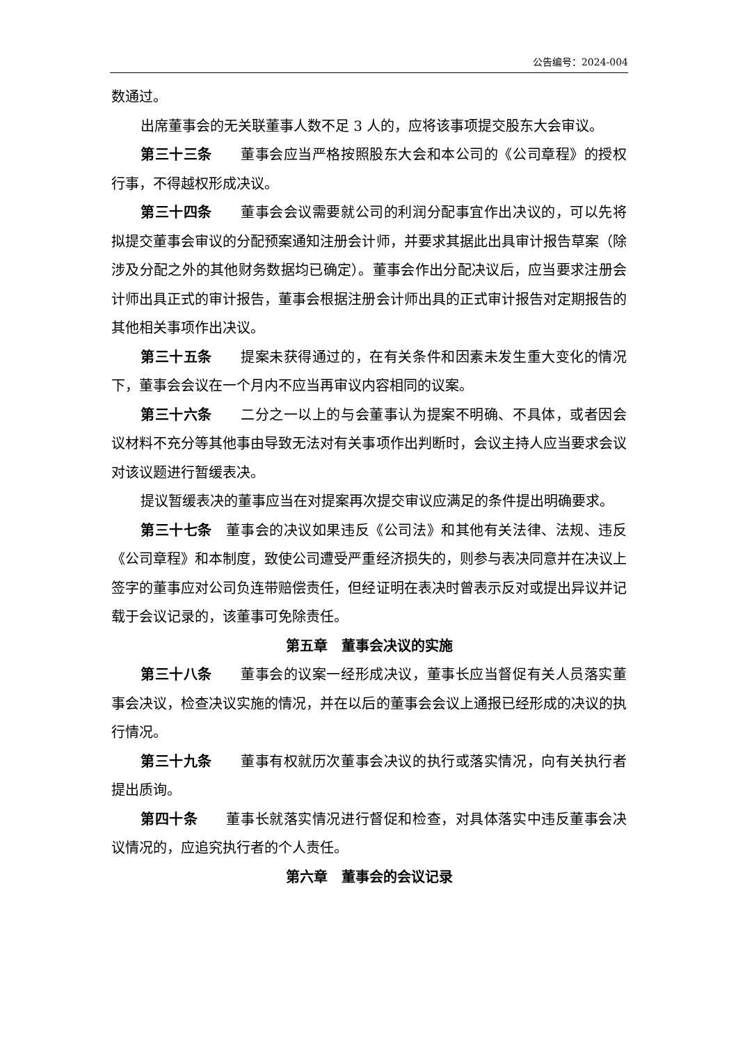公告编号：2024-004
数通过。
出席董事会的无关联董事人数不足 3 人的，应将该事项提交股东大会审议。
第三十三条　　董事会应当严格按照股东大会和本公司的《公司章程》的授权行事，不得越权形成决议。
第三十四条　　董事会会议需要就公司的利润分配事宜作出决议的，可以先将拟提交董事会审议的分配预案通知注册会计师，并要求其据此出具审计报告草案（除涉及分配之外的其他财务数据均已确定）。董事会作出分配决议后，应当要求注册会计师出具正式的审计报告，董事会根据注册会计师出具的正式审计报告对定期报告的其他相关事项作出决议。
第三十五条　　提案未获得通过的，在有关条件和因素未发生重大变化的情况下，董事会会议在一个月内不应当再审议内容相同的议案。
第三十六条　　二分之一以上的与会董事认为提案不明确、不具体，或者因会议材料不充分等其他事由导致无法对有关事项作出判断时，会议主持人应当要求会议对该议题进行暂缓表决。
提议暂缓表决的董事应当在对提案再次提交审议应满足的条件提出明确要求。
第三十七条　董事会的决议如果违反《公司法》和其他有关法律、法规、违反《公司章程》和本制度，致使公司遭受严重经济损失的，则参与表决同意并在决议上签字的董事应对公司负连带赔偿责任，但经证明在表决时曾表示反对或提出异议并记载于会议记录的，该董事可免除责任。
第五章　董事会决议的实施
第三十八条　　董事会的议案一经形成决议，董事长应当督促有关人员落实董事会决议，检查决议实施的情况，并在以后的董事会会议上通报已经形成的决议的执行情况。
第三十九条　　董事有权就历次董事会决议的执行或落实情况，向有关执行者提出质询。
第四十条　　董事长就落实情况进行督促和检查，对具体落实中违反董事会决议情况的，应追究执行者的个人责任。
第六章　董事会的会议记录